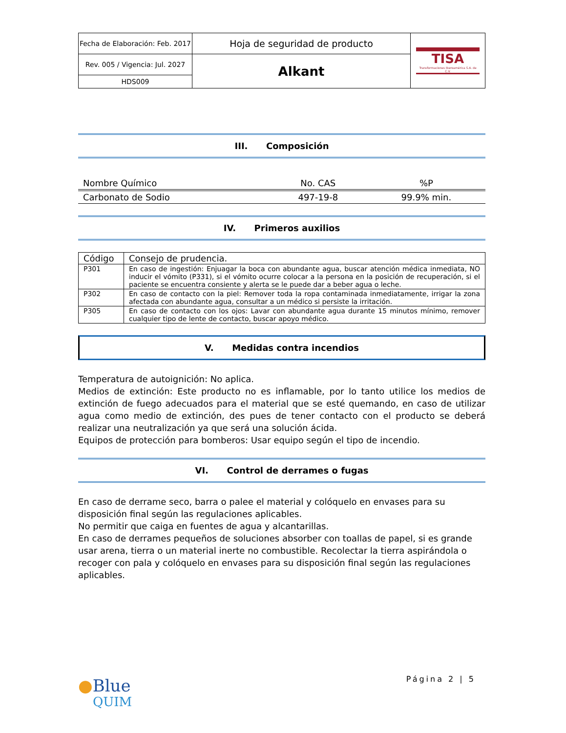| Fecha de Elaboración: Feb. 2017 | Hoja de seguridad de producto | TISA Transformaciones Iberoamérica S.A. de C.V. |
| Rev. 005 / Vigencia: Jul. 2027 | Alkant | |
| HDS009 | | |
III. Composición
| Nombre Químico | No. CAS | %P |
| --- | --- | --- |
| Carbonato de Sodio | 497-19-8 | 99.9% min. |
IV. Primeros auxilios
| Código | Consejo de prudencia. |
| P301 | En caso de ingestión: Enjuagar la boca con abundante agua, buscar atención médica inmediata, NO inducir el vómito (P331), si el vómito ocurre colocar a la persona en la posición de recuperación, si el paciente se encuentra consiente y alerta se le puede dar a beber agua o leche. |
| P302 | En caso de contacto con la piel: Remover toda la ropa contaminada inmediatamente, irrigar la zona afectada con abundante agua, consultar a un médico si persiste la irritación. |
| P305 | En caso de contacto con los ojos: Lavar con abundante agua durante 15 minutos mínimo, remover cualquier tipo de lente de contacto, buscar apoyo médico. |
V. Medidas contra incendios
Temperatura de autoignición: No aplica.
Medios de extinción: Este producto no es inflamable, por lo tanto utilice los medios de extinción de fuego adecuados para el material que se esté quemando, en caso de utilizar agua como medio de extinción, des pues de tener contacto con el producto se deberá realizar una neutralización ya que será una solución ácida.
Equipos de protección para bomberos: Usar equipo según el tipo de incendio.
VI. Control de derrames o fugas
En caso de derrame seco, barra o palee el material y colóquelo en envases para su disposición final según las regulaciones aplicables.
No permitir que caiga en fuentes de agua y alcantarillas.
En caso de derrames pequeños de soluciones absorber con toallas de papel, si es grande usar arena, tierra o un material inerte no combustible. Recolectar la tierra aspirándola o recoger con pala y colóquelo en envases para su disposición final según las regulaciones aplicables.
●Blue
QUIM
Página 2 | 5